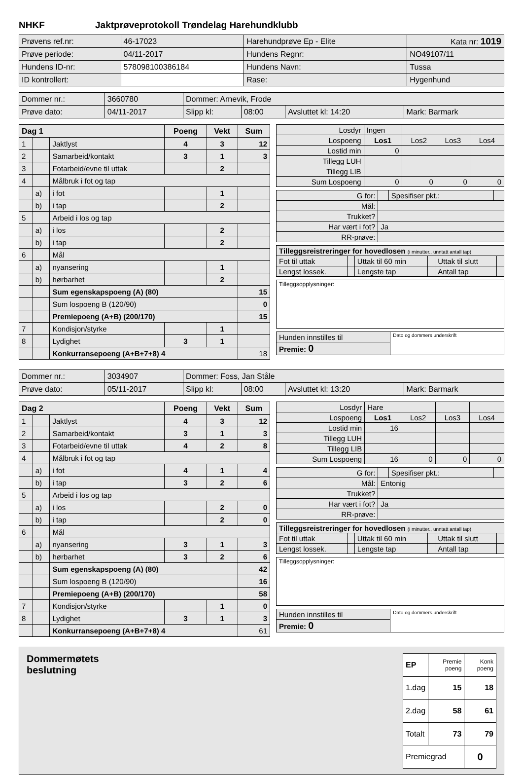NHKF Jaktprøveprotokoll Trøndelag Harehundklubb
| Prøvens ref.nr: | 46-17023 | Harehundprøve Ep - Elite | | Kata nr: 1019 |
| Prøve periode: | 04/11-2017 | Hundens Regnr: | NO49107/11 | |
| Hundens ID-nr: | 578098100386184 | Hundens Navn: | Tussa | |
| ID kontrollert: | | Rase: | Hygenhund | |
| Dommer nr.: | 3660780 | Dommer: Arnevik, Frode | | | |
| Prøve dato: | 04/11-2017 | Slipp kl: | 08:00 | Avsluttet kl: 14:20 | Mark: Barmark |
| Dag 1 | | | Poeng | Vekt | Sum |
| --- | --- | --- | --- | --- | --- |
| 1 | | Jaktlyst | 4 | 3 | 12 |
| 2 | | Samarbeid/kontakt | 3 | 1 | 3 |
| 3 | | Fotarbeid/evne til uttak | | 2 | |
| 4 | | Målbruk i fot og tap | | | |
| | a) | i fot | | 1 | |
| | b) | i tap | | 2 | |
| 5 | | Arbeid i los og tap | | | |
| | a) | i los | | 2 | |
| | b) | i tap | | 2 | |
| 6 | | Mål | | | |
| | a) | nyansering | | 1 | |
| | b) | hørbarhet | | 2 | |
| | | Sum egenskapspoeng (A) (80) | | | 15 |
| | | Sum lospoeng B (120/90) | | | 0 |
| | | Premiepoeng (A+B) (200/170) | | | 15 |
| 7 | | Kondisjon/styrke | | 1 | |
| 8 | | Lydighet | 3 | 1 | |
| | | Konkurransepoeng (A+B+7+8) 4 | | | 18 |
| Losdyr | Ingen | | | |
| Lospoeng | Los1 | Los2 | Los3 | Los4 |
| Lostid min | 0 | | | |
| Tillegg LUH | | | | |
| Tillegg LIB | | | | |
| Sum Lospoeng | 0 | 0 | 0 | 0 |
| G for: | | Spesifiser pkt.: | |
| Mål: | | | |
| Trukket? | | | |
| Har vært i fot? | Ja | | |
| RR-prøve: | | | |
| Tilleggsreistreringer for hovedlosen (i minutter., unntatt antall tap) | | | | | |
| Fot til uttak | | Uttak til 60 min | | Uttak til slutt | |
| Lengst lossek. | | Lengste tap | | Antall tap | |
| Tilleggsopplysninger: |
| Hunden innstilles til | Dato og dommers underskrift |
| Premie: 0 | |
| Dommer nr.: | 3034907 | Dommer: Foss, Jan Ståle | | | |
| Prøve dato: | 05/11-2017 | Slipp kl: | 08:00 | Avsluttet kl: 13:20 | Mark: Barmark |
| Dag 2 | | | Poeng | Vekt | Sum |
| --- | --- | --- | --- | --- | --- |
| 1 | | Jaktlyst | 4 | 3 | 12 |
| 2 | | Samarbeid/kontakt | 3 | 1 | 3 |
| 3 | | Fotarbeid/evne til uttak | 4 | 2 | 8 |
| 4 | | Målbruk i fot og tap | | | |
| | a) | i fot | 4 | 1 | 4 |
| | b) | i tap | 3 | 2 | 6 |
| 5 | | Arbeid i los og tap | | | |
| | a) | i los | | 2 | 0 |
| | b) | i tap | | 2 | 0 |
| 6 | | Mål | | | |
| | a) | nyansering | 3 | 1 | 3 |
| | b) | hørbarhet | 3 | 2 | 6 |
| | | Sum egenskapspoeng (A) (80) | | | 42 |
| | | Sum lospoeng B (120/90) | | | 16 |
| | | Premiepoeng (A+B) (200/170) | | | 58 |
| 7 | | Kondisjon/styrke | | 1 | 0 |
| 8 | | Lydighet | 3 | 1 | 3 |
| | | Konkurransepoeng (A+B+7+8) 4 | | | 61 |
| Losdyr | Hare | | | |
| Lospoeng | Los1 | Los2 | Los3 | Los4 |
| Lostid min | 16 | | | |
| Tillegg LUH | | | | |
| Tillegg LIB | | | | |
| Sum Lospoeng | 16 | 0 | 0 | 0 |
| G for: | | Spesifiser pkt.: | |
| Mål: | Entonig | | |
| Trukket? | | | |
| Har vært i fot? | Ja | | |
| RR-prøve: | | | |
| Tilleggsreistreringer for hovedlosen (i minutter., unntatt antall tap) | | | | | |
| Fot til uttak | | Uttak til 60 min | | Uttak til slutt | |
| Lengst lossek. | | Lengste tap | | Antall tap | |
| Tilleggsopplysninger: |
| Hunden innstilles til | Dato og dommers underskrift |
| Premie: 0 | |
Dommermøtets
beslutning
| EP | Premie poeng | Konk poeng |
| 1.dag | 15 | 18 |
| 2.dag | 58 | 61 |
| Totalt | 73 | 79 |
| Premiegrad | | 0 |